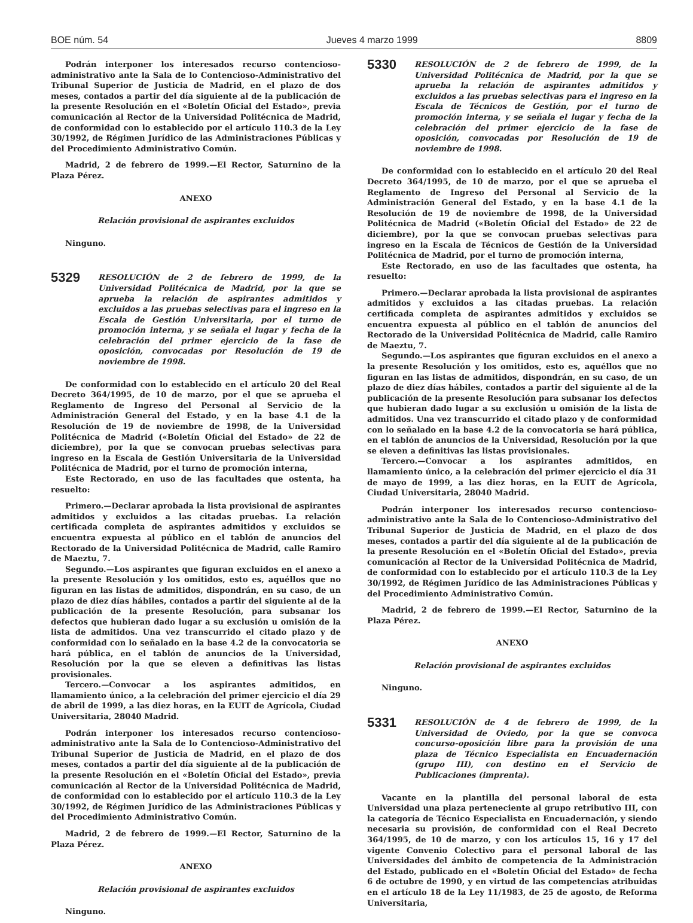BOE núm. 54 Jueves 4 marzo 1999 8809
Podrán interponer los interesados recurso contencioso-administrativo ante la Sala de lo Contencioso-Administrativo del Tribunal Superior de Justicia de Madrid, en el plazo de dos meses, contados a partir del día siguiente al de la publicación de la presente Resolución en el «Boletín Oficial del Estado», previa comunicación al Rector de la Universidad Politécnica de Madrid, de conformidad con lo establecido por el artículo 110.3 de la Ley 30/1992, de Régimen Jurídico de las Administraciones Públicas y del Procedimiento Administrativo Común.
Madrid, 2 de febrero de 1999.—El Rector, Saturnino de la Plaza Pérez.
ANEXO
Relación provisional de aspirantes excluidos
Ninguno.
5329 RESOLUCIÓN de 2 de febrero de 1999, de la Universidad Politécnica de Madrid, por la que se aprueba la relación de aspirantes admitidos y excluidos a las pruebas selectivas para el ingreso en la Escala de Gestión Universitaria, por el turno de promoción interna, y se señala el lugar y fecha de la celebración del primer ejercicio de la fase de oposición, convocadas por Resolución de 19 de noviembre de 1998.
De conformidad con lo establecido en el artículo 20 del Real Decreto 364/1995, de 10 de marzo, por el que se aprueba el Reglamento de Ingreso del Personal al Servicio de la Administración General del Estado, y en la base 4.1 de la Resolución de 19 de noviembre de 1998, de la Universidad Politécnica de Madrid («Boletín Oficial del Estado» de 22 de diciembre), por la que se convocan pruebas selectivas para ingreso en la Escala de Gestión Universitaria de la Universidad Politécnica de Madrid, por el turno de promoción interna,
Este Rectorado, en uso de las facultades que ostenta, ha resuelto:
Primero.—Declarar aprobada la lista provisional de aspirantes admitidos y excluidos a las citadas pruebas. La relación certificada completa de aspirantes admitidos y excluidos se encuentra expuesta al público en el tablón de anuncios del Rectorado de la Universidad Politécnica de Madrid, calle Ramiro de Maeztu, 7.
Segundo.—Los aspirantes que figuran excluidos en el anexo a la presente Resolución y los omitidos, esto es, aquéllos que no figuran en las listas de admitidos, dispondrán, en su caso, de un plazo de diez días hábiles, contados a partir del siguiente al de la publicación de la presente Resolución, para subsanar los defectos que hubieran dado lugar a su exclusión u omisión de la lista de admitidos. Una vez transcurrido el citado plazo y de conformidad con lo señalado en la base 4.2 de la convocatoria se hará pública, en el tablón de anuncios de la Universidad, Resolución por la que se eleven a definitivas las listas provisionales.
Tercero.—Convocar a los aspirantes admitidos, en llamamiento único, a la celebración del primer ejercicio el día 29 de abril de 1999, a las diez horas, en la EUIT de Agrícola, Ciudad Universitaria, 28040 Madrid.
Podrán interponer los interesados recurso contencioso-administrativo ante la Sala de lo Contencioso-Administrativo del Tribunal Superior de Justicia de Madrid, en el plazo de dos meses, contados a partir del día siguiente al de la publicación de la presente Resolución en el «Boletín Oficial del Estado», previa comunicación al Rector de la Universidad Politécnica de Madrid, de conformidad con lo establecido por el artículo 110.3 de la Ley 30/1992, de Régimen Jurídico de las Administraciones Públicas y del Procedimiento Administrativo Común.
Madrid, 2 de febrero de 1999.—El Rector, Saturnino de la Plaza Pérez.
ANEXO
Relación provisional de aspirantes excluidos
Ninguno.
5330 RESOLUCIÓN de 2 de febrero de 1999, de la Universidad Politécnica de Madrid, por la que se aprueba la relación de aspirantes admitidos y excluidos a las pruebas selectivas para el ingreso en la Escala de Técnicos de Gestión, por el turno de promoción interna, y se señala el lugar y fecha de la celebración del primer ejercicio de la fase de oposición, convocadas por Resolución de 19 de noviembre de 1998.
De conformidad con lo establecido en el artículo 20 del Real Decreto 364/1995, de 10 de marzo, por el que se aprueba el Reglamento de Ingreso del Personal al Servicio de la Administración General del Estado, y en la base 4.1 de la Resolución de 19 de noviembre de 1998, de la Universidad Politécnica de Madrid («Boletín Oficial del Estado» de 22 de diciembre), por la que se convocan pruebas selectivas para ingreso en la Escala de Técnicos de Gestión de la Universidad Politécnica de Madrid, por el turno de promoción interna,
Este Rectorado, en uso de las facultades que ostenta, ha resuelto:
Primero.—Declarar aprobada la lista provisional de aspirantes admitidos y excluidos a las citadas pruebas. La relación certificada completa de aspirantes admitidos y excluidos se encuentra expuesta al público en el tablón de anuncios del Rectorado de la Universidad Politécnica de Madrid, calle Ramiro de Maeztu, 7.
Segundo.—Los aspirantes que figuran excluidos en el anexo a la presente Resolución y los omitidos, esto es, aquéllos que no figuran en las listas de admitidos, dispondrán, en su caso, de un plazo de diez días hábiles, contados a partir del siguiente al de la publicación de la presente Resolución para subsanar los defectos que hubieran dado lugar a su exclusión u omisión de la lista de admitidos. Una vez transcurrido el citado plazo y de conformidad con lo señalado en la base 4.2 de la convocatoria se hará pública, en el tablón de anuncios de la Universidad, Resolución por la que se eleven a definitivas las listas provisionales.
Tercero.—Convocar a los aspirantes admitidos, en llamamiento único, a la celebración del primer ejercicio el día 31 de mayo de 1999, a las diez horas, en la EUIT de Agrícola, Ciudad Universitaria, 28040 Madrid.
Podrán interponer los interesados recurso contencioso-administrativo ante la Sala de lo Contencioso-Administrativo del Tribunal Superior de Justicia de Madrid, en el plazo de dos meses, contados a partir del día siguiente al de la publicación de la presente Resolución en el «Boletín Oficial del Estado», previa comunicación al Rector de la Universidad Politécnica de Madrid, de conformidad con lo establecido por el artículo 110.3 de la Ley 30/1992, de Régimen Jurídico de las Administraciones Públicas y del Procedimiento Administrativo Común.
Madrid, 2 de febrero de 1999.—El Rector, Saturnino de la Plaza Pérez.
ANEXO
Relación provisional de aspirantes excluidos
Ninguno.
5331 RESOLUCIÓN de 4 de febrero de 1999, de la Universidad de Oviedo, por la que se convoca concurso-oposición libre para la provisión de una plaza de Técnico Especialista en Encuadernación (grupo III), con destino en el Servicio de Publicaciones (imprenta).
Vacante en la plantilla del personal laboral de esta Universidad una plaza perteneciente al grupo retributivo III, con la categoría de Técnico Especialista en Encuadernación, y siendo necesaria su provisión, de conformidad con el Real Decreto 364/1995, de 10 de marzo, y con los artículos 15, 16 y 17 del vigente Convenio Colectivo para el personal laboral de las Universidades del ámbito de competencia de la Administración del Estado, publicado en el «Boletín Oficial del Estado» de fecha 6 de octubre de 1990, y en virtud de las competencias atribuidas en el artículo 18 de la Ley 11/1983, de 25 de agosto, de Reforma Universitaria,